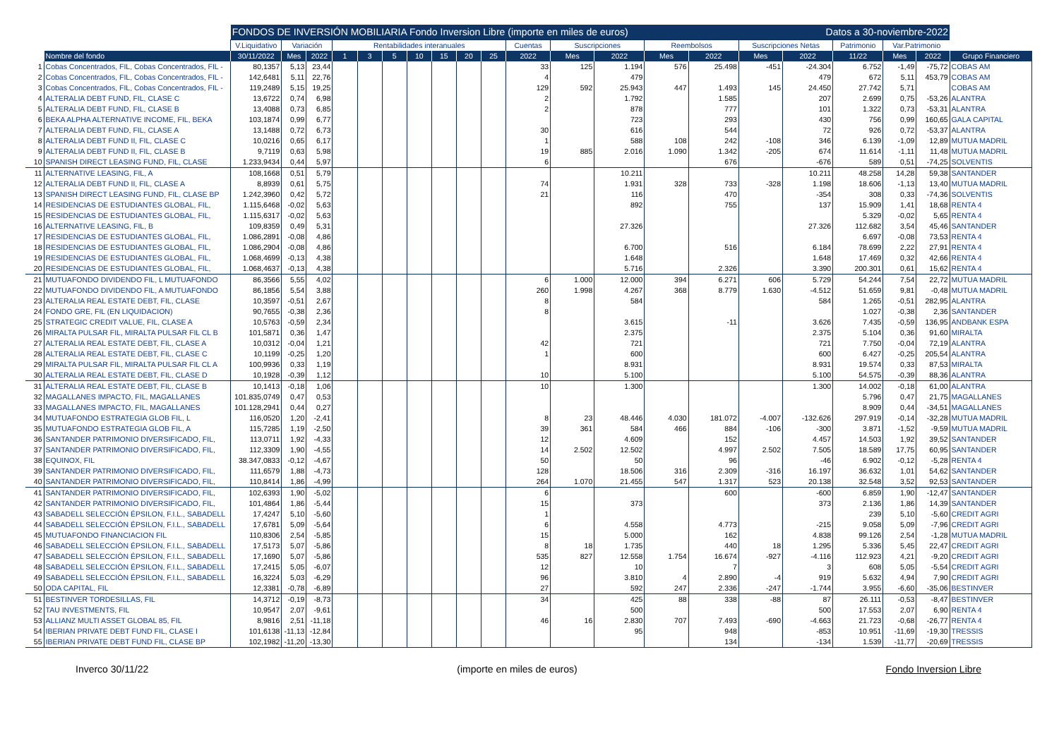| | | FONDOS DE INVERSIÓN MOBILIARIA Fondo Inversion Libre (importe en miles de euros) | | | | | | | | | | | | | | | Datos a 30-noviembre-2022 | | | | | |
| --- | --- | --- | --- | --- | --- | --- | --- | --- | --- | --- | --- | --- | --- | --- | --- | --- | --- | --- | --- | --- | --- | --- |
| | | V.Liquidativo | Variación | | Rentabilidades interanuales | | | | | | | Cuentas | Suscripciones | | Reembolsos | | Suscripciones Netas | | Patrimonio | Var.Patrimonio | | |
| | Nombre del fondo | 30/11/2022 | Mes | 2022 | 1 | 3 | 5 | 10 | 15 | 20 | 25 | 2022 | Mes | 2022 | Mes | 2022 | Mes | 2022 | 11/22 | Mes | 2022 | Grupo Financiero |
| 1 | Cobas Concentrados, FIL, Cobas Concentrados, FIL - | 80,1357 | 5,13 | 23,44 | | | | | | | | 33 | 125 | 1.194 | 576 | 25.498 | -451 | -24.304 | 6.752 | -1,49 | -75,72 | COBAS AM |
| 2 | Cobas Concentrados, FIL, Cobas Concentrados, FIL - | 142,6481 | 5,11 | 22,76 | | | | | | | | 4 | | 479 | | | | 479 | 672 | 5,11 | 453,79 | COBAS AM |
| 3 | Cobas Concentrados, FIL, Cobas Concentrados, FIL - | 119,2489 | 5,15 | 19,25 | | | | | | | | 129 | 592 | 25.943 | 447 | 1.493 | 145 | 24.450 | 27.742 | 5,71 | | COBAS AM |
| 4 | ALTERALIA DEBT FUND, FIL, CLASE C | 13,6722 | 0,74 | 6,98 | | | | | | | | 2 | | 1.792 | | 1.585 | | 207 | 2.699 | 0,75 | -53,26 | ALANTRA |
| 5 | ALTERALIA DEBT FUND, FIL, CLASE B | 13,4088 | 0,73 | 6,85 | | | | | | | | 2 | | 878 | | 777 | | 101 | 1.322 | 0,73 | -53,31 | ALANTRA |
| 6 | BEKA ALPHA ALTERNATIVE INCOME, FIL, BEKA | 103,1874 | 0,99 | 6,77 | | | | | | | | | | 723 | | 293 | | 430 | 756 | 0,99 | 160,65 | GALA CAPITAL |
| 7 | ALTERALIA DEBT FUND, FIL, CLASE A | 13,1488 | 0,72 | 6,73 | | | | | | | | 30 | | 616 | | 544 | | 72 | 926 | 0,72 | -53,37 | ALANTRA |
| 8 | ALTERALIA DEBT FUND II, FIL, CLASE C | 10,0216 | 0,65 | 6,17 | | | | | | | | 1 | | 588 | 108 | 242 | -108 | 346 | 6.139 | -1,09 | 12,89 | MUTUA MADRIL |
| 9 | ALTERALIA DEBT FUND II, FIL, CLASE B | 9,7119 | 0,63 | 5,98 | | | | | | | | 19 | 885 | 2.016 | 1.090 | 1.342 | -205 | 674 | 11.614 | -1,11 | 11,48 | MUTUA MADRIL |
| 10 | SPANISH DIRECT LEASING FUND, FIL, CLASE | 1.233,9434 | 0,44 | 5,97 | | | | | | | | 6 | | | | 676 | | -676 | 589 | 0,51 | -74,25 | SOLVENTIS |
| 11 | ALTERNATIVE LEASING, FIL, A | 108,1668 | 0,51 | 5,79 | | | | | | | | | | 10.211 | | | | 10.211 | 48.258 | 14,28 | 59,38 | SANTANDER |
| 12 | ALTERALIA DEBT FUND II, FIL, CLASE A | 8,8939 | 0,61 | 5,75 | | | | | | | | 74 | | 1.931 | 328 | 733 | -328 | 1.198 | 18.606 | -1,13 | 13,40 | MUTUA MADRIL |
| 13 | SPANISH DIRECT LEASING FUND, FIL, CLASE BP | 1.242,3960 | 0,42 | 5,72 | | | | | | | | 21 | | 116 | | 470 | | -354 | 308 | 0,33 | -74,36 | SOLVENTIS |
| 14 | RESIDENCIAS DE ESTUDIANTES GLOBAL, FIL, | 1.115,6468 | -0,02 | 5,63 | | | | | | | | | | 892 | | 755 | | 137 | 15.909 | 1,41 | 18,68 | RENTA 4 |
| 15 | RESIDENCIAS DE ESTUDIANTES GLOBAL, FIL, | 1.115,6317 | -0,02 | 5,63 | | | | | | | | | | | | | | | 5.329 | -0,02 | 5,65 | RENTA 4 |
| 16 | ALTERNATIVE LEASING, FIL, B | 109,8359 | 0,49 | 5,31 | | | | | | | | | | 27.326 | | | | 27.326 | 112.682 | 3,54 | 45,46 | SANTANDER |
| 17 | RESIDENCIAS DE ESTUDIANTES GLOBAL, FIL, | 1.086,2891 | -0,08 | 4,86 | | | | | | | | | | | | | | | 6.697 | -0,08 | 73,53 | RENTA 4 |
| 18 | RESIDENCIAS DE ESTUDIANTES GLOBAL, FIL, | 1.086,2904 | -0,08 | 4,86 | | | | | | | | | | 6.700 | | 516 | | 6.184 | 78.699 | 2,22 | 27,91 | RENTA 4 |
| 19 | RESIDENCIAS DE ESTUDIANTES GLOBAL, FIL, | 1.068,4699 | -0,13 | 4,38 | | | | | | | | | | 1.648 | | | | 1.648 | 17.469 | 0,32 | 42,66 | RENTA 4 |
| 20 | RESIDENCIAS DE ESTUDIANTES GLOBAL, FIL, | 1.068,4637 | -0,13 | 4,38 | | | | | | | | | | 5.716 | | 2.326 | | 3.390 | 200.301 | 0,61 | 15,62 | RENTA 4 |
| 21 | MUTUAFONDO DIVIDENDO FIL, L MUTUAFONDO | 86,3566 | 5,55 | 4,02 | | | | | | | | 6 | 1.000 | 12.000 | 394 | 6.271 | 606 | 5.729 | 54.244 | 7,54 | 22,72 | MUTUA MADRIL |
| 22 | MUTUAFONDO DIVIDENDO FIL, A MUTUAFONDO | 86,1856 | 5,54 | 3,88 | | | | | | | | 260 | 1.998 | 4.267 | 368 | 8.779 | 1.630 | -4.512 | 51.659 | 9,81 | -0,48 | MUTUA MADRIL |
| 23 | ALTERALIA REAL ESTATE DEBT, FIL, CLASE | 10,3597 | -0,51 | 2,67 | | | | | | | | 8 | | 584 | | | | 584 | 1.265 | -0,51 | 282,95 | ALANTRA |
| 24 | FONDO GRE, FIL (EN LIQUIDACION) | 90,7655 | -0,38 | 2,36 | | | | | | | | 8 | | | | | | | 1.027 | -0,38 | 2,36 | SANTANDER |
| 25 | STRATEGIC CREDIT VALUE, FIL, CLASE A | 10,5763 | -0,59 | 2,34 | | | | | | | | | | 3.615 | | -11 | | 3.626 | 7.435 | -0,59 | 136,95 | ANDBANK ESPA |
| 26 | MIRALTA PULSAR FIL, MIRALTA PULSAR FIL CL B | 101,5871 | 0,36 | 1,47 | | | | | | | | | | 2.375 | | | | 2.375 | 5.104 | 0,36 | 91,60 | MIRALTA |
| 27 | ALTERALIA REAL ESTATE DEBT, FIL, CLASE A | 10,0312 | -0,04 | 1,21 | | | | | | | | 42 | | 721 | | | | 721 | 7.750 | -0,04 | 72,19 | ALANTRA |
| 28 | ALTERALIA REAL ESTATE DEBT, FIL, CLASE C | 10,1199 | -0,25 | 1,20 | | | | | | | | 1 | | 600 | | | | 600 | 6.427 | -0,25 | 205,54 | ALANTRA |
| 29 | MIRALTA PULSAR FIL, MIRALTA PULSAR FIL CL A | 100,9936 | 0,33 | 1,19 | | | | | | | | | | 8.931 | | | | 8.931 | 19.574 | 0,33 | 87,53 | MIRALTA |
| 30 | ALTERALIA REAL ESTATE DEBT, FIL, CLASE D | 10,1928 | -0,39 | 1,12 | | | | | | | | 10 | | 5.100 | | | | 5.100 | 54.575 | -0,39 | 88,36 | ALANTRA |
| 31 | ALTERALIA REAL ESTATE DEBT, FIL, CLASE B | 10,1413 | -0,18 | 1,06 | | | | | | | | 10 | | 1.300 | | | | 1.300 | 14.002 | -0,18 | 61,00 | ALANTRA |
| 32 | MAGALLANES IMPACTO, FIL, MAGALLANES | 101.835,0749 | 0,47 | 0,53 | | | | | | | | | | | | | | | 5.796 | 0,47 | 21,75 | MAGALLANES |
| 33 | MAGALLANES IMPACTO, FIL, MAGALLANES | 101.128,2941 | 0,44 | 0,27 | | | | | | | | | | | | | | | 8.909 | 0,44 | -34,51 | MAGALLANES |
| 34 | MUTUAFONDO ESTRATEGIA GLOB FIL, L | 116,0520 | 1,20 | -2,41 | | | | | | | | 8 | 23 | 48.446 | 4.030 | 181.072 | -4.007 | -132.626 | 297.919 | -0,14 | -32,28 | MUTUA MADRIL |
| 35 | MUTUAFONDO ESTRATEGIA GLOB FIL, A | 115,7285 | 1,19 | -2,50 | | | | | | | | 39 | 361 | 584 | 466 | 884 | -106 | -300 | 3.871 | -1,52 | -9,59 | MUTUA MADRIL |
| 36 | SANTANDER PATRIMONIO DIVERSIFICADO, FIL, | 113,0711 | 1,92 | -4,33 | | | | | | | | 12 | | 4.609 | | 152 | | 4.457 | 14.503 | 1,92 | 39,52 | SANTANDER |
| 37 | SANTANDER PATRIMONIO DIVERSIFICADO, FIL, | 112,3309 | 1,90 | -4,55 | | | | | | | | 14 | 2.502 | 12.502 | | 4.997 | 2.502 | 7.505 | 18.589 | 17,75 | 60,95 | SANTANDER |
| 38 | EQUINOX, FIL | 38.347,0833 | -0,12 | -4,67 | | | | | | | | 50 | | 50 | | 96 | | -46 | 6.902 | -0,12 | -5,28 | RENTA 4 |
| 39 | SANTANDER PATRIMONIO DIVERSIFICADO, FIL, | 111,6579 | 1,88 | -4,73 | | | | | | | | 128 | | 18.506 | 316 | 2.309 | -316 | 16.197 | 36.632 | 1,01 | 54,62 | SANTANDER |
| 40 | SANTANDER PATRIMONIO DIVERSIFICADO, FIL, | 110,8414 | 1,86 | -4,99 | | | | | | | | 264 | 1.070 | 21.455 | 547 | 1.317 | 523 | 20.138 | 32.548 | 3,52 | 92,53 | SANTANDER |
| 41 | SANTANDER PATRIMONIO DIVERSIFICADO, FIL, | 102,6393 | 1,90 | -5,02 | | | | | | | | 6 | | | | 600 | | -600 | 6.859 | 1,90 | -12,47 | SANTANDER |
| 42 | SANTANDER PATRIMONIO DIVERSIFICADO, FIL, | 101,4864 | 1,86 | -5,44 | | | | | | | | 15 | | 373 | | | | 373 | 2.136 | 1,86 | 14,39 | SANTANDER |
| 43 | SABADELL SELECCIÓN ÉPSILON, F.I.L., SABADELL | 17,4247 | 5,10 | -5,60 | | | | | | | | 1 | | | | | | | 239 | 5,10 | -5,60 | CREDIT AGRI |
| 44 | SABADELL SELECCIÓN ÉPSILON, F.I.L., SABADELL | 17,6781 | 5,09 | -5,64 | | | | | | | | 6 | | 4.558 | | 4.773 | | -215 | 9.058 | 5,09 | -7,96 | CREDIT AGRI |
| 45 | MUTUAFONDO FINANCIACION FIL | 110,8306 | 2,54 | -5,85 | | | | | | | | 15 | | 5.000 | | 162 | | 4.838 | 99.126 | 2,54 | -1,28 | MUTUA MADRIL |
| 46 | SABADELL SELECCIÓN ÉPSILON, F.I.L., SABADELL | 17,5173 | 5,07 | -5,86 | | | | | | | | 8 | 18 | 1.735 | | 440 | 18 | 1.295 | 5.336 | 5,45 | 22,47 | CREDIT AGRI |
| 47 | SABADELL SELECCIÓN ÉPSILON, F.I.L., SABADELL | 17,1690 | 5,07 | -5,86 | | | | | | | | 535 | 827 | 12.558 | 1.754 | 16.674 | -927 | -4.116 | 112.923 | 4,21 | -9,20 | CREDIT AGRI |
| 48 | SABADELL SELECCIÓN ÉPSILON, F.I.L., SABADELL | 17,2415 | 5,05 | -6,07 | | | | | | | | 12 | | 10 | | 7 | | 3 | 608 | 5,05 | -5,54 | CREDIT AGRI |
| 49 | SABADELL SELECCIÓN ÉPSILON, F.I.L., SABADELL | 16,3224 | 5,03 | -6,29 | | | | | | | | 96 | | 3.810 | 4 | 2.890 | -4 | 919 | 5.632 | 4,94 | 7,90 | CREDIT AGRI |
| 50 | ODA CAPITAL, FIL | 12,3381 | -0,78 | -6,89 | | | | | | | | 27 | | 592 | 247 | 2.336 | -247 | -1.744 | 3.955 | -6,60 | -35,06 | BESTINVER |
| 51 | BESTINVER TORDESILLAS, FIL | 14,3712 | -0,19 | -8,73 | | | | | | | | 34 | | 425 | 88 | 338 | -88 | 87 | 26.111 | -0,53 | -8,47 | BESTINVER |
| 52 | TAU INVESTMENTS, FIL | 10,9547 | 2,07 | -9,61 | | | | | | | | | | 500 | | | | 500 | 17.553 | 2,07 | 6,90 | RENTA 4 |
| 53 | ALLIANZ MULTI ASSET GLOBAL 85, FIL | 8,9816 | 2,51 | -11,18 | | | | | | | | 46 | 16 | 2.830 | 707 | 7.493 | -690 | -4.663 | 21.723 | -0,68 | -26,77 | RENTA 4 |
| 54 | IBERIAN PRIVATE DEBT FUND FIL, CLASE I | 101,6138 | -11,13 | -12,84 | | | | | | | | | | 95 | | 948 | | -853 | 10.951 | -11,69 | -19,30 | TRESSIS |
| 55 | IBERIAN PRIVATE DEBT FUND FIL, CLASE BP | 102,1982 | -11,20 | -13,30 | | | | | | | | | | | | 134 | | -134 | 1.539 | -11,77 | -20,69 | TRESSIS |
Inverco 30/11/22 (importe en miles de euros) Fondo Inversion Libre